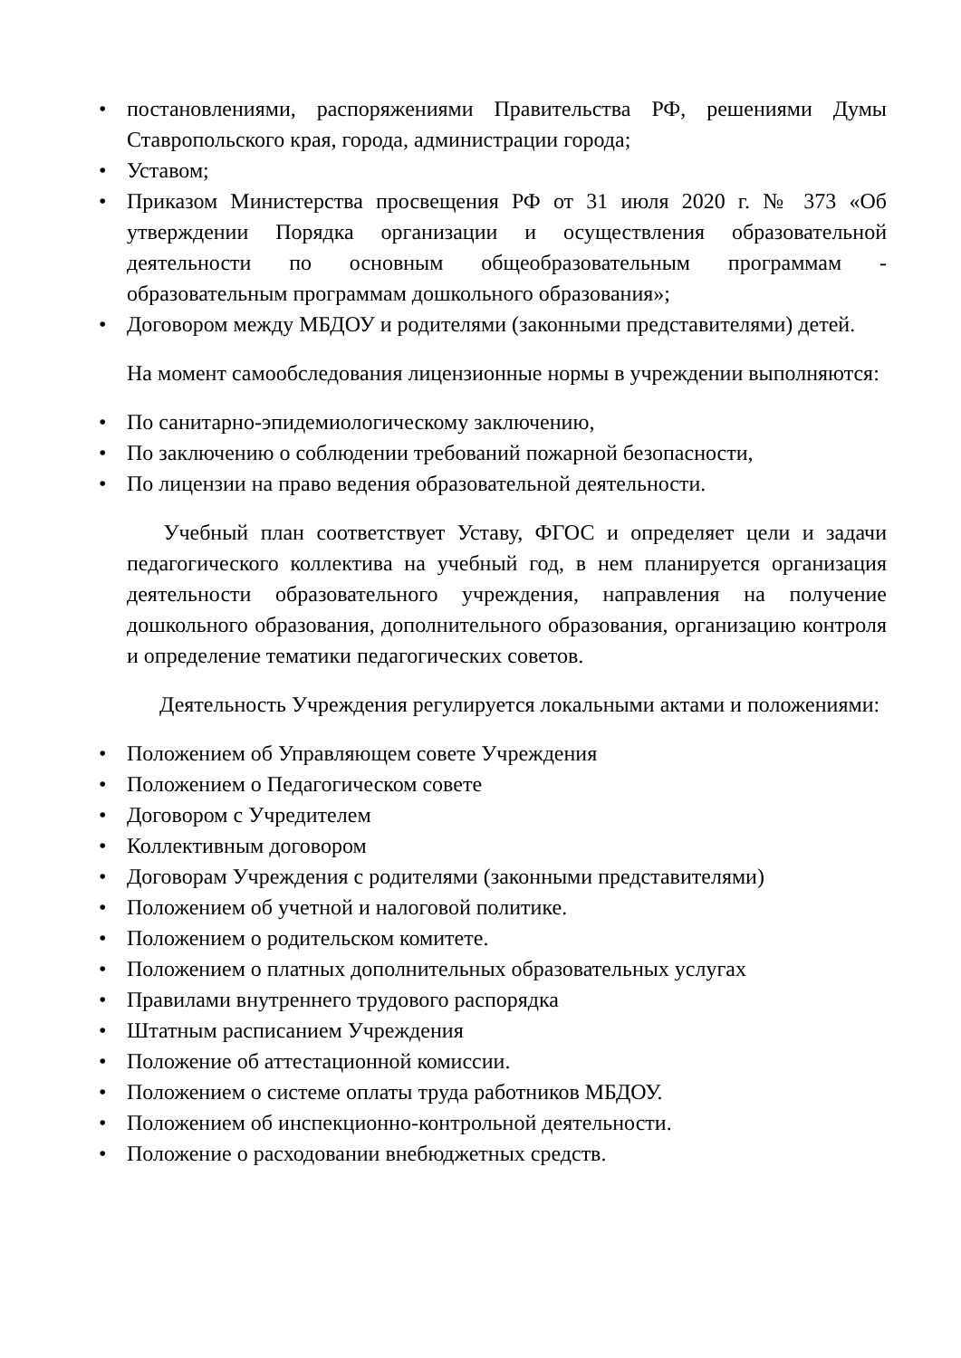• постановлениями, распоряжениями Правительства РФ, решениями Думы Ставропольского края, города, администрации города;
• Уставом;
• Приказом Министерства просвещения РФ от 31 июля 2020 г. № 373 «Об утверждении Порядка организации и осуществления образовательной деятельности по основным общеобразовательным программам - образовательным программам дошкольного образования»;
• Договором между МБДОУ и родителями (законными представителями) детей.
На момент самообследования лицензионные нормы в учреждении выполняются:
• По санитарно-эпидемиологическому заключению,
• По заключению о соблюдении требований пожарной безопасности,
• По лицензии на право ведения образовательной деятельности.
Учебный план соответствует Уставу, ФГОС и определяет цели и задачи педагогического коллектива на учебный год, в нем планируется организация деятельности образовательного учреждения, направления на получение дошкольного образования, дополнительного образования, организацию контроля и определение тематики педагогических советов.
Деятельность Учреждения регулируется локальными актами и положениями:
• Положением об Управляющем совете Учреждения
• Положением о Педагогическом совете
• Договором с Учредителем
• Коллективным договором
• Договорам Учреждения с родителями (законными представителями)
• Положением об учетной и налоговой политике.
• Положением о родительском комитете.
• Положением о платных дополнительных образовательных услугах
• Правилами внутреннего трудового распорядка
• Штатным расписанием Учреждения
• Положение об аттестационной комиссии.
• Положением о системе оплаты труда работников МБДОУ.
• Положением об инспекционно-контрольной деятельности.
• Положение о расходовании внебюджетных средств.